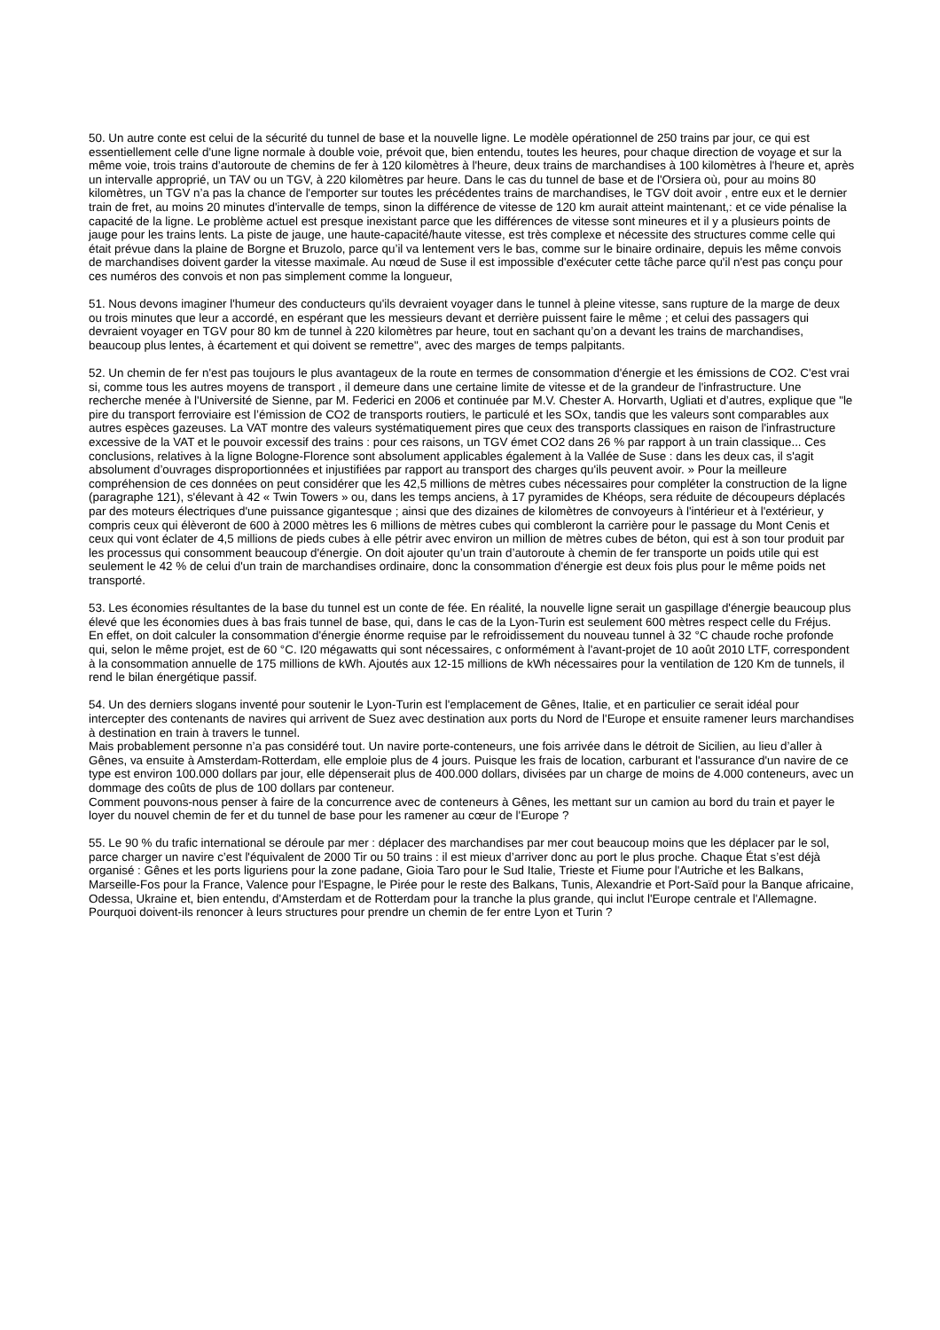50. Un autre conte est celui de la sécurité du tunnel de base et la nouvelle ligne. Le modèle opérationnel de 250 trains par jour, ce qui est essentiellement celle d'une ligne normale à double voie, prévoit que, bien entendu, toutes les heures, pour chaque direction de voyage et sur la même voie, trois trains d’autoroute de chemins de fer à 120 kilomètres à l'heure, deux trains de marchandises à 100 kilomètres à l'heure et, après un intervalle approprié, un TAV ou un TGV, à 220 kilomètres par heure. Dans le cas du tunnel de base et de l'Orsiera où, pour au moins 80 kilomètres, un TGV n’a pas la chance de l'emporter sur toutes les précédentes trains de marchandises, le TGV doit avoir , entre eux et le dernier train de fret, au moins 20 minutes d'intervalle de temps, sinon la différence de vitesse de 120 km aurait atteint maintenant,: et ce vide pénalise la capacité de la ligne. Le problème actuel est presque inexistant parce que les différences de vitesse sont mineures et il y a plusieurs points de jauge pour les trains lents. La piste de jauge, une haute-capacité/haute vitesse, est très complexe et nécessite des structures comme celle qui était prévue dans la plaine de Borgne et Bruzolo, parce qu’il va lentement vers le bas, comme sur le binaire ordinaire, depuis les même convois de marchandises doivent garder la vitesse maximale. Au nœud de Suse il est impossible d'exécuter cette tâche parce qu'il n'est pas conçu pour ces numéros des convois et non pas simplement comme la longueur,
51. Nous devons imaginer l'humeur des conducteurs qu'ils devraient voyager dans le tunnel à pleine vitesse, sans rupture de la marge de deux ou trois minutes que leur a accordé, en espérant que les messieurs devant et derrière puissent faire le même ; et celui des passagers qui devraient voyager en TGV pour 80 km de tunnel à 220 kilomètres par heure, tout en sachant qu’on a devant les trains de marchandises, beaucoup plus lentes, à écartement et qui doivent se remettre", avec des marges de temps palpitants.
52. Un chemin de fer n'est pas toujours le plus avantageux de la route en termes de consommation d'énergie et les émissions de CO2. C'est vrai si, comme tous les autres moyens de transport , il demeure dans une certaine limite de vitesse et de la grandeur de l'infrastructure. Une recherche menée à l'Université de Sienne, par M. Federici en 2006 et continuée par M.V. Chester A. Horvarth, Ugliati et d’autres, explique que "le pire du transport ferroviaire est l’émission de CO2 de transports routiers, le particulé et les SOx, tandis que les valeurs sont comparables aux autres espèces gazeuses. La VAT montre des valeurs systématiquement pires que ceux des transports classiques en raison de l'infrastructure excessive de la VAT et le pouvoir excessif des trains : pour ces raisons, un TGV émet CO2 dans 26 % par rapport à un train classique... Ces conclusions, relatives à la ligne Bologne-Florence sont absolument applicables également à la Vallée de Suse : dans les deux cas, il s'agit absolument d’ouvrages disproportionnées et injustifiées par rapport au transport des charges qu'ils peuvent avoir. » Pour la meilleure compréhension de ces données on peut considérer que les 42,5 millions de mètres cubes nécessaires pour compléter la construction de la ligne (paragraphe 121), s'élevant à 42 « Twin Towers » ou, dans les temps anciens, à 17 pyramides de Khéops, sera réduite de découpeurs déplacés par des moteurs électriques d'une puissance gigantesque ; ainsi que des dizaines de kilomètres de convoyeurs à l'intérieur et à l'extérieur, y compris ceux qui élèveront de 600 à 2000 mètres les 6 millions de mètres cubes qui combleront la carrière pour le passage du Mont Cenis et ceux qui vont éclater de 4,5 millions de pieds cubes à elle pétrir avec environ un million de mètres cubes de béton, qui est à son tour produit par les processus qui consomment beaucoup d'énergie. On doit ajouter qu’un train d’autoroute à chemin de fer transporte un poids utile qui est seulement le 42 % de celui d'un train de marchandises ordinaire, donc la consommation d'énergie est deux fois plus pour le même poids net transporté.
53. Les économies résultantes de la base du tunnel est un conte de fée. En réalité, la nouvelle ligne serait un gaspillage d'énergie beaucoup plus élevé que les économies dues à bas frais tunnel de base, qui, dans le cas de la Lyon-Turin est seulement 600 mètres respect celle du Fréjus.
En effet, on doit calculer la consommation d'énergie énorme requise par le refroidissement du nouveau tunnel à 32 °C chaude roche profonde qui, selon le même projet, est de 60 °C. I20 mégawatts qui sont nécessaires, c onformément à l'avant-projet de 10 août 2010 LTF, correspondent à la consommation annuelle de 175 millions de kWh. Ajoutés aux 12-15 millions de kWh nécessaires pour la ventilation de 120 Km de tunnels, il rend le bilan énergétique passif.
54. Un des derniers slogans inventé pour soutenir le Lyon-Turin est l'emplacement de Gênes, Italie, et en particulier ce serait idéal pour intercepter des contenants de navires qui arrivent de Suez avec destination aux ports du Nord de l'Europe et ensuite ramener leurs marchandises à destination en train à travers le tunnel.
Mais probablement personne n’a pas considéré tout. Un navire porte-conteneurs, une fois arrivée dans le détroit de Sicilien, au lieu d’aller à Gênes, va ensuite à Amsterdam-Rotterdam, elle emploie plus de 4 jours. Puisque les frais de location, carburant et l'assurance d'un navire de ce type est environ 100.000 dollars par jour, elle dépenserait plus de 400.000 dollars, divisées par un charge de moins de 4.000 conteneurs, avec un dommage des coûts de plus de 100 dollars par conteneur.
Comment pouvons-nous penser à faire de la concurrence avec de conteneurs à Gênes, les mettant sur un camion au bord du train et payer le loyer du nouvel chemin de fer et du tunnel de base pour les ramener au cœur de l'Europe ?
55. Le 90 % du trafic international se déroule par mer : déplacer des marchandises par mer cout beaucoup moins que les déplacer par le sol, parce charger un navire c’est l'équivalent de 2000 Tir ou 50 trains : il est mieux d’arriver donc au port le plus proche. Chaque État s’est déjà organisé : Gênes et les ports liguriens pour la zone padane, Gioia Taro pour le Sud Italie, Trieste et Fiume pour l'Autriche et les Balkans, Marseille-Fos pour la France, Valence pour l'Espagne, le Pirée pour le reste des Balkans, Tunis, Alexandrie et Port-Saïd pour la Banque africaine, Odessa, Ukraine et, bien entendu, d'Amsterdam et de Rotterdam pour la tranche la plus grande, qui inclut l'Europe centrale et l'Allemagne. Pourquoi doivent-ils renoncer à leurs structures pour prendre un chemin de fer entre Lyon et Turin ?